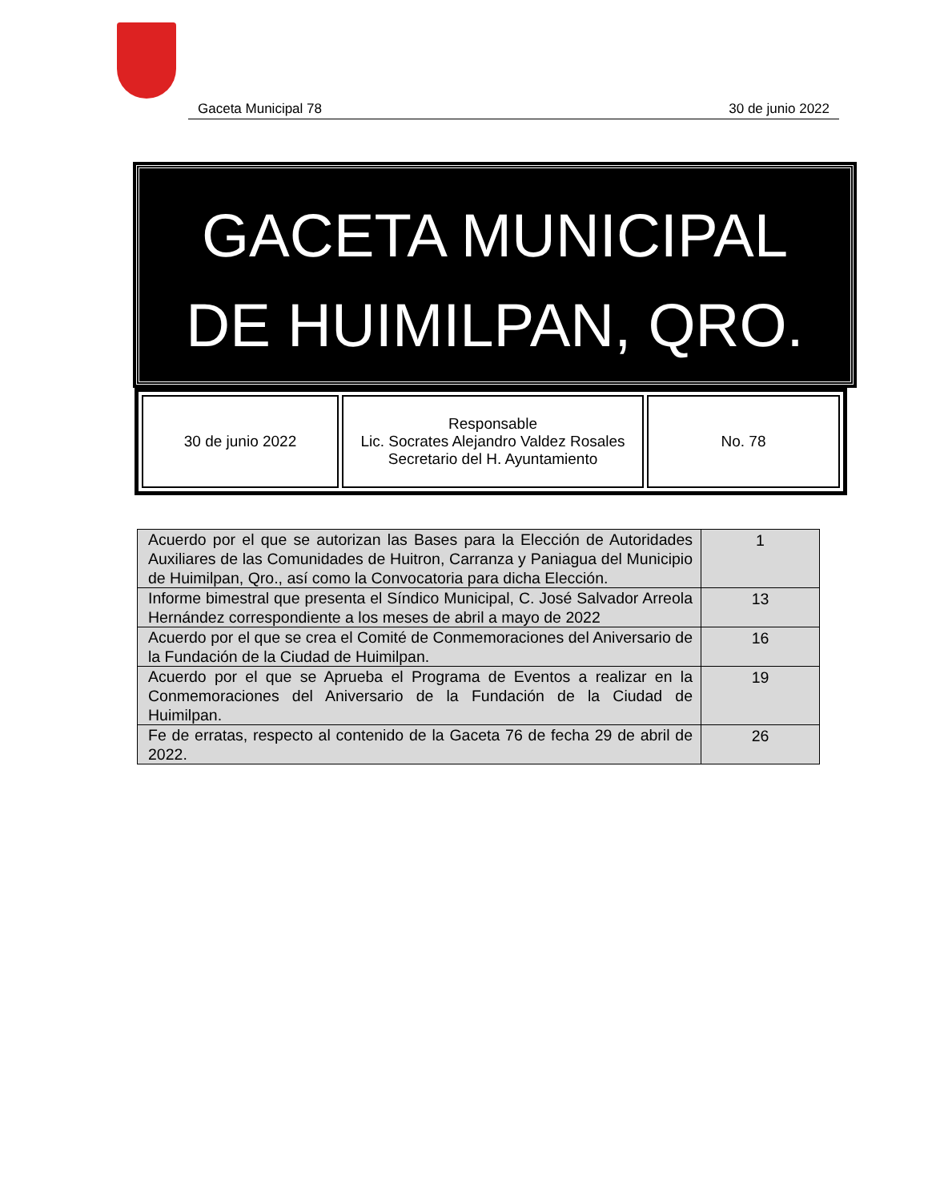Gaceta Municipal 78 30 de junio 2022
GACETA MUNICIPAL
DE HUIMILPAN, QRO.
| 30 de junio 2022 | Responsable Lic. Socrates Alejandro Valdez Rosales Secretario del H. Ayuntamiento | No. 78 |
| Acuerdo por el que se autorizan las Bases para la Elección de Autoridades Auxiliares de las Comunidades de Huitron, Carranza y Paniagua del Municipio de Huimilpan, Qro., así como la Convocatoria para dicha Elección. | 1 |
| Informe bimestral que presenta el Síndico Municipal, C. José Salvador Arreola Hernández correspondiente a los meses de abril a mayo de 2022 | 13 |
| Acuerdo por el que se crea el Comité de Conmemoraciones del Aniversario de la Fundación de la Ciudad de Huimilpan. | 16 |
| Acuerdo por el que se Aprueba el Programa de Eventos a realizar en la Conmemoraciones del Aniversario de la Fundación de la Ciudad de Huimilpan. | 19 |
| Fe de erratas, respecto al contenido de la Gaceta 76 de fecha 29 de abril de 2022. | 26 |